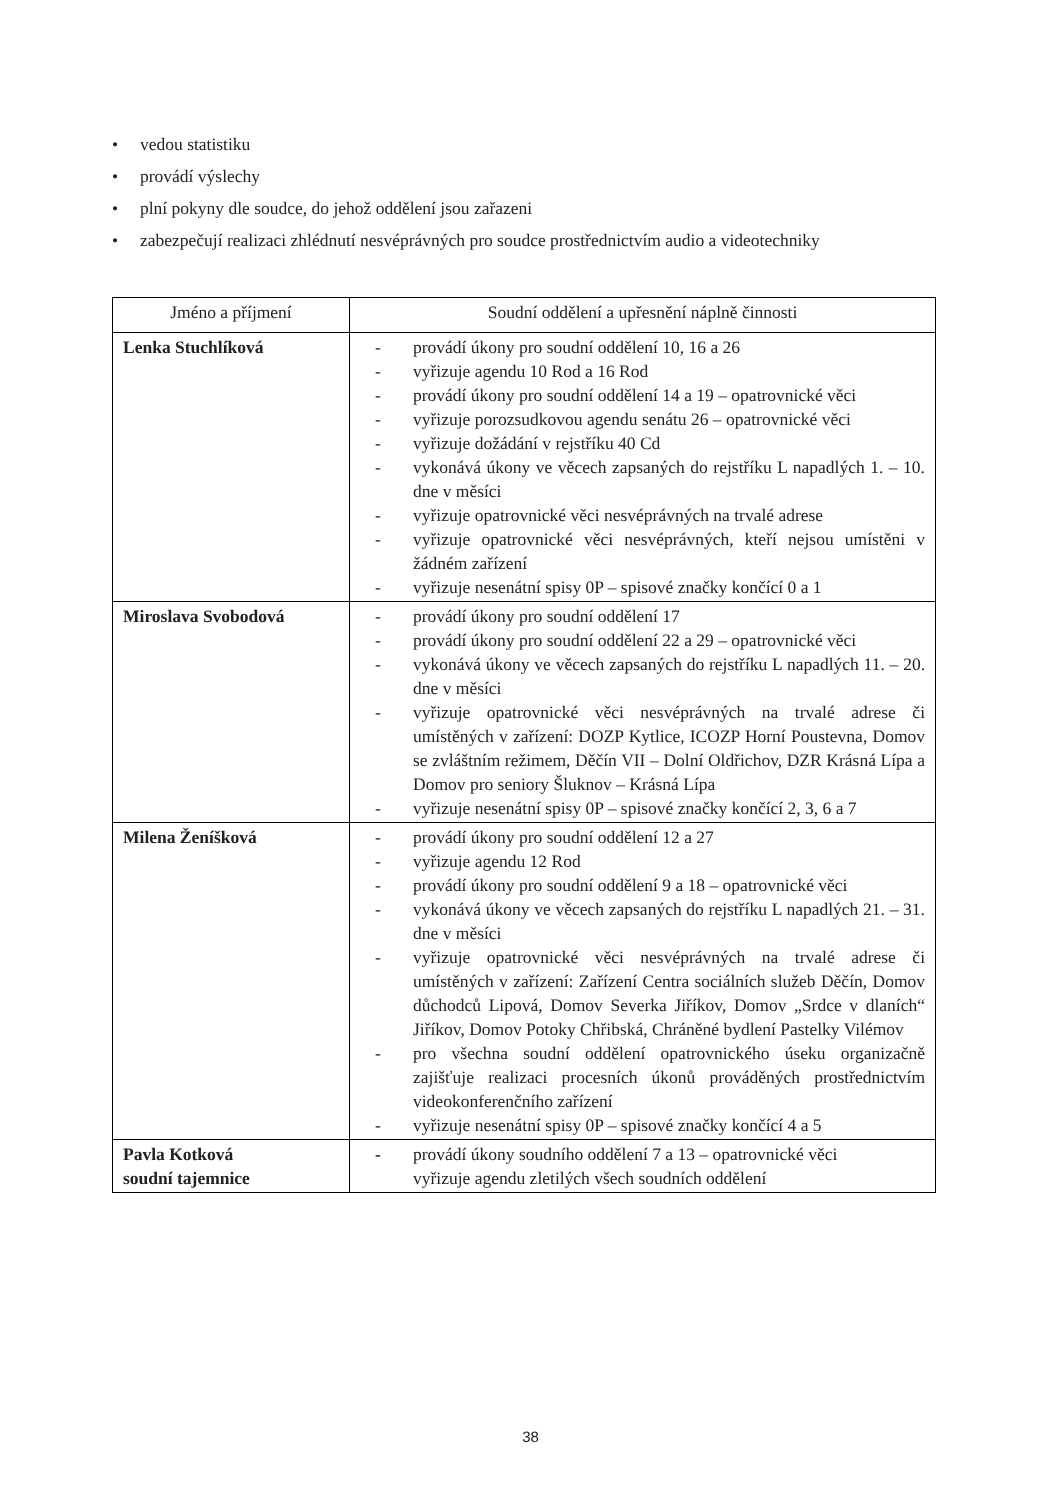• vedou statistiku
• provádí výslechy
• plní pokyny dle soudce, do jehož oddělení jsou zařazeni
• zabezpečují realizaci zhlédnutí nesvéprávných pro soudce prostřednictvím audio a videotechniky
| Jméno a příjmení | Soudní oddělení a upřesnění náplně činnosti |
| --- | --- |
| Lenka Stuchlíková | - provádí úkony pro soudní oddělení 10, 16 a 26 - vyřizuje agendu 10 Rod a 16 Rod - provádí úkony pro soudní oddělení 14 a 19 – opatrovnické věci - vyřizuje porozsudkovou agendu senátu 26 – opatrovnické věci - vyřizuje dožádání v rejstříku 40 Cd - vykonává úkony ve věcech zapsaných do rejstříku L napadlých 1. – 10. dne v měsíci - vyřizuje opatrovnické věci nesvéprávných na trvalé adrese - vyřizuje opatrovnické věci nesvéprávných, kteří nejsou umístěni v žádném zařízení - vyřizuje nesenátní spisy 0P – spisové značky končící 0 a 1 |
| Miroslava Svobodová | - provádí úkony pro soudní oddělení 17 - provádí úkony pro soudní oddělení 22 a 29 – opatrovnické věci - vykonává úkony ve věcech zapsaných do rejstříku L napadlých 11. – 20. dne v měsíci - vyřizuje opatrovnické věci nesvéprávných na trvalé adrese či umístěných v zařízení: DOZP Kytlice, ICOZP Horní Poustevna, Domov se zvláštním režimem, Děčín VII – Dolní Oldřichov, DZR Krásná Lípa a Domov pro seniory Šluknov – Krásná Lípa - vyřizuje nesenátní spisy 0P – spisové značky končící 2, 3, 6 a 7 |
| Milena Ženíšková | - provádí úkony pro soudní oddělení 12 a 27 - vyřizuje agendu 12 Rod - provádí úkony pro soudní oddělení 9 a 18 – opatrovnické věci - vykonává úkony ve věcech zapsaných do rejstříku L napadlých 21. – 31. dne v měsíci - vyřizuje opatrovnické věci nesvéprávných na trvalé adrese či umístěných v zařízení: Zařízení Centra sociálních služeb Děčín, Domov důchodců Lipová, Domov Severka Jiříkov, Domov „Srdce v dlaních“ Jiříkov, Domov Potoky Chřibská, Chráněné bydlení Pastelky Vilémov - pro všechna soudní oddělení opatrovnického úseku organizačně zajišťuje realizaci procesních úkonů prováděných prostřednictvím videokonferenčního zařízení - vyřizuje nesenátní spisy 0P – spisové značky končící 4 a 5 |
| Pavla Kotková soudní tajemnice | - provádí úkony soudního oddělení 7 a 13 – opatrovnické věci vyřizuje agendu zletilých všech soudních oddělení |
38